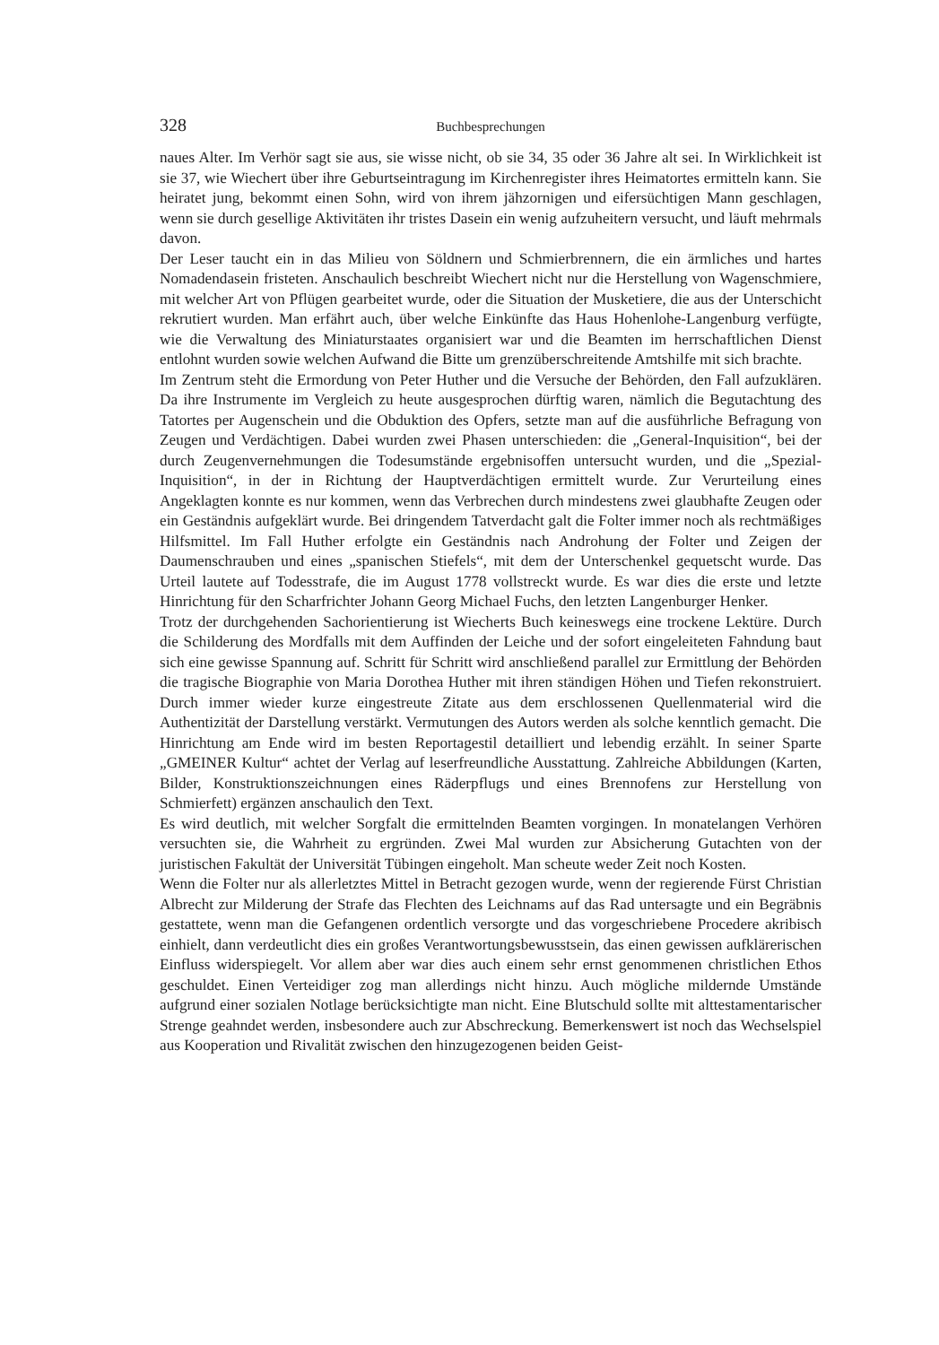328 Buchbesprechungen
naues Alter. Im Verhör sagt sie aus, sie wisse nicht, ob sie 34, 35 oder 36 Jahre alt sei. In Wirklichkeit ist sie 37, wie Wiechert über ihre Geburtseintragung im Kirchenregister ihres Heimatortes ermitteln kann. Sie heiratet jung, bekommt einen Sohn, wird von ihrem jähzornigen und eifersüchtigen Mann geschlagen, wenn sie durch gesellige Aktivitäten ihr tristes Dasein ein wenig aufzuheitern versucht, und läuft mehrmals davon.
Der Leser taucht ein in das Milieu von Söldnern und Schmierbrennern, die ein ärmliches und hartes Nomadendasein fristeten. Anschaulich beschreibt Wiechert nicht nur die Herstellung von Wagenschmiere, mit welcher Art von Pflügen gearbeitet wurde, oder die Situation der Musketiere, die aus der Unterschicht rekrutiert wurden. Man erfährt auch, über welche Einkünfte das Haus Hohenlohe-Langenburg verfügte, wie die Verwaltung des Miniaturstaates organisiert war und die Beamten im herrschaftlichen Dienst entlohnt wurden sowie welchen Aufwand die Bitte um grenzüberschreitende Amtshilfe mit sich brachte.
Im Zentrum steht die Ermordung von Peter Huther und die Versuche der Behörden, den Fall aufzuklären. Da ihre Instrumente im Vergleich zu heute ausgesprochen dürftig waren, nämlich die Begutachtung des Tatortes per Augenschein und die Obduktion des Opfers, setzte man auf die ausführliche Befragung von Zeugen und Verdächtigen. Dabei wurden zwei Phasen unterschieden: die „General-Inquisition“, bei der durch Zeugenvernehmungen die Todesumstände ergebnisoffen untersucht wurden, und die „Spezial-Inquisition“, in der in Richtung der Hauptverdächtigen ermittelt wurde. Zur Verurteilung eines Angeklagten konnte es nur kommen, wenn das Verbrechen durch mindestens zwei glaubhafte Zeugen oder ein Geständnis aufgeklärt wurde. Bei dringendem Tatverdacht galt die Folter immer noch als rechtmäßiges Hilfsmittel. Im Fall Huther erfolgte ein Geständnis nach Androhung der Folter und Zeigen der Daumenschrauben und eines „spanischen Stiefels“, mit dem der Unterschenkel gequetscht wurde. Das Urteil lautete auf Todesstrafe, die im August 1778 vollstreckt wurde. Es war dies die erste und letzte Hinrichtung für den Scharfrichter Johann Georg Michael Fuchs, den letzten Langenburger Henker.
Trotz der durchgehenden Sachorientierung ist Wiecherts Buch keineswegs eine trockene Lektüre. Durch die Schilderung des Mordfalls mit dem Auffinden der Leiche und der sofort eingeleiteten Fahndung baut sich eine gewisse Spannung auf. Schritt für Schritt wird anschließend parallel zur Ermittlung der Behörden die tragische Biographie von Maria Dorothea Huther mit ihren ständigen Höhen und Tiefen rekonstruiert. Durch immer wieder kurze eingestreute Zitate aus dem erschlossenen Quellenmaterial wird die Authentizität der Darstellung verstärkt. Vermutungen des Autors werden als solche kenntlich gemacht. Die Hinrichtung am Ende wird im besten Reportagestil detailliert und lebendig erzählt. In seiner Sparte „GMEINER Kultur“ achtet der Verlag auf leserfreundliche Ausstattung. Zahlreiche Abbildungen (Karten, Bilder, Konstruktionszeichnungen eines Räderpflugs und eines Brennofens zur Herstellung von Schmierfett) ergänzen anschaulich den Text.
Es wird deutlich, mit welcher Sorgfalt die ermittelnden Beamten vorgingen. In monatelangen Verhören versuchten sie, die Wahrheit zu ergründen. Zwei Mal wurden zur Absicherung Gutachten von der juristischen Fakultät der Universität Tübingen eingeholt. Man scheute weder Zeit noch Kosten.
Wenn die Folter nur als allerletztes Mittel in Betracht gezogen wurde, wenn der regierende Fürst Christian Albrecht zur Milderung der Strafe das Flechten des Leichnams auf das Rad untersagte und ein Begräbnis gestattete, wenn man die Gefangenen ordentlich versorgte und das vorgeschriebene Procedere akribisch einhielt, dann verdeutlicht dies ein großes Verantwortungsbewusstsein, das einen gewissen aufklärerischen Einfluss widerspiegelt. Vor allem aber war dies auch einem sehr ernst genommenen christlichen Ethos geschuldet. Einen Verteidiger zog man allerdings nicht hinzu. Auch mögliche mildernde Umstände aufgrund einer sozialen Notlage berücksichtigte man nicht. Eine Blutschuld sollte mit alttestamentarischer Strenge geahndet werden, insbesondere auch zur Abschreckung. Bemerkenswert ist noch das Wechselspiel aus Kooperation und Rivalität zwischen den hinzugezogenen beiden Geist-